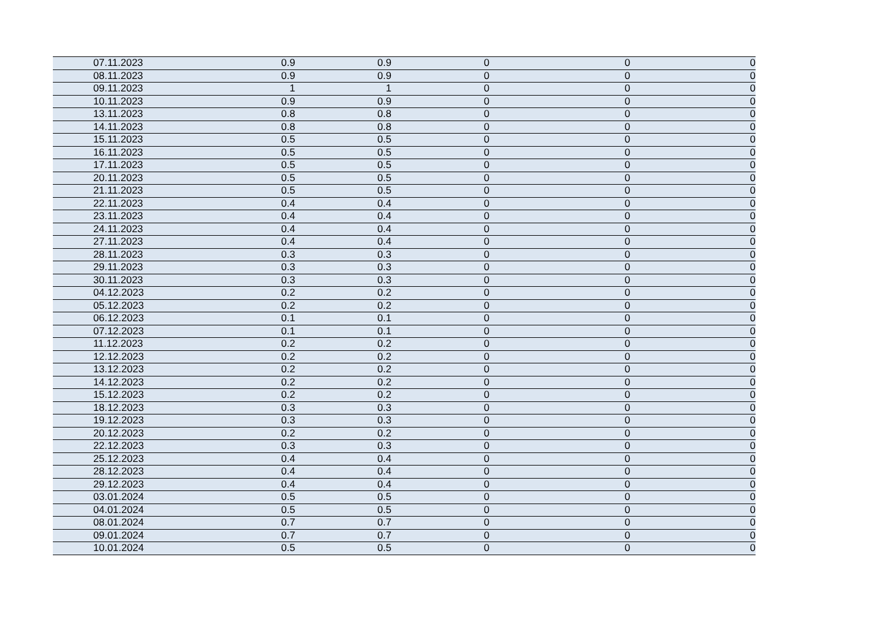| 07.11.2023 | 0.9 | 0.9 | 0 | 0 | 0 |
| 08.11.2023 | 0.9 | 0.9 | 0 | 0 | 0 |
| 09.11.2023 | 1 | 1 | 0 | 0 | 0 |
| 10.11.2023 | 0.9 | 0.9 | 0 | 0 | 0 |
| 13.11.2023 | 0.8 | 0.8 | 0 | 0 | 0 |
| 14.11.2023 | 0.8 | 0.8 | 0 | 0 | 0 |
| 15.11.2023 | 0.5 | 0.5 | 0 | 0 | 0 |
| 16.11.2023 | 0.5 | 0.5 | 0 | 0 | 0 |
| 17.11.2023 | 0.5 | 0.5 | 0 | 0 | 0 |
| 20.11.2023 | 0.5 | 0.5 | 0 | 0 | 0 |
| 21.11.2023 | 0.5 | 0.5 | 0 | 0 | 0 |
| 22.11.2023 | 0.4 | 0.4 | 0 | 0 | 0 |
| 23.11.2023 | 0.4 | 0.4 | 0 | 0 | 0 |
| 24.11.2023 | 0.4 | 0.4 | 0 | 0 | 0 |
| 27.11.2023 | 0.4 | 0.4 | 0 | 0 | 0 |
| 28.11.2023 | 0.3 | 0.3 | 0 | 0 | 0 |
| 29.11.2023 | 0.3 | 0.3 | 0 | 0 | 0 |
| 30.11.2023 | 0.3 | 0.3 | 0 | 0 | 0 |
| 04.12.2023 | 0.2 | 0.2 | 0 | 0 | 0 |
| 05.12.2023 | 0.2 | 0.2 | 0 | 0 | 0 |
| 06.12.2023 | 0.1 | 0.1 | 0 | 0 | 0 |
| 07.12.2023 | 0.1 | 0.1 | 0 | 0 | 0 |
| 11.12.2023 | 0.2 | 0.2 | 0 | 0 | 0 |
| 12.12.2023 | 0.2 | 0.2 | 0 | 0 | 0 |
| 13.12.2023 | 0.2 | 0.2 | 0 | 0 | 0 |
| 14.12.2023 | 0.2 | 0.2 | 0 | 0 | 0 |
| 15.12.2023 | 0.2 | 0.2 | 0 | 0 | 0 |
| 18.12.2023 | 0.3 | 0.3 | 0 | 0 | 0 |
| 19.12.2023 | 0.3 | 0.3 | 0 | 0 | 0 |
| 20.12.2023 | 0.2 | 0.2 | 0 | 0 | 0 |
| 22.12.2023 | 0.3 | 0.3 | 0 | 0 | 0 |
| 25.12.2023 | 0.4 | 0.4 | 0 | 0 | 0 |
| 28.12.2023 | 0.4 | 0.4 | 0 | 0 | 0 |
| 29.12.2023 | 0.4 | 0.4 | 0 | 0 | 0 |
| 03.01.2024 | 0.5 | 0.5 | 0 | 0 | 0 |
| 04.01.2024 | 0.5 | 0.5 | 0 | 0 | 0 |
| 08.01.2024 | 0.7 | 0.7 | 0 | 0 | 0 |
| 09.01.2024 | 0.7 | 0.7 | 0 | 0 | 0 |
| 10.01.2024 | 0.5 | 0.5 | 0 | 0 | 0 |